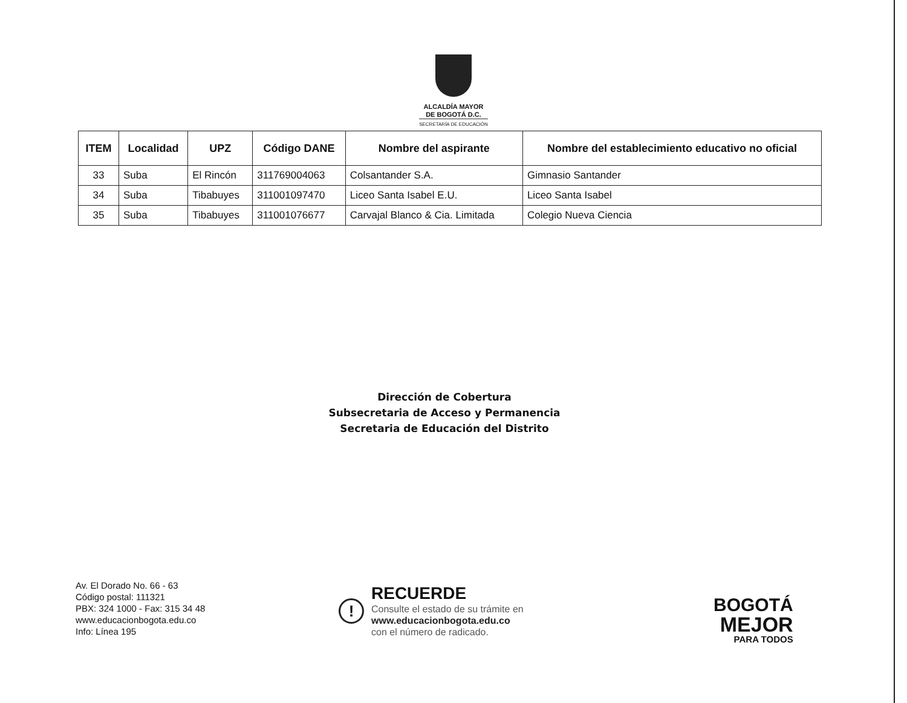ALCALDÍA MAYOR
DE BOGOTÁ D.C.
SECRETARÍA DE EDUCACIÓN
| ITEM | Localidad | UPZ | Código DANE | Nombre del aspirante | Nombre del establecimiento educativo no oficial |
| --- | --- | --- | --- | --- | --- |
| 33 | Suba | El Rincón | 311769004063 | Colsantander S.A. | Gimnasio Santander |
| 34 | Suba | Tibabuyes | 311001097470 | Liceo Santa Isabel E.U. | Liceo Santa Isabel |
| 35 | Suba | Tibabuyes | 311001076677 | Carvajal Blanco & Cia. Limitada | Colegio Nueva Ciencia |
Dirección de Cobertura
Subsecretaria de Acceso y Permanencia
Secretaria de Educación del Distrito
Av. El Dorado No. 66 - 63
Código postal: 111321
PBX: 324 1000 - Fax: 315 34 48
www.educacionbogota.edu.co
Info: Línea 195
!
RECUERDE
Consulte el estado de su trámite en
www.educacionbogota.edu.co
con el número de radicado.
BOGOTÁ
MEJOR
PARA TODOS